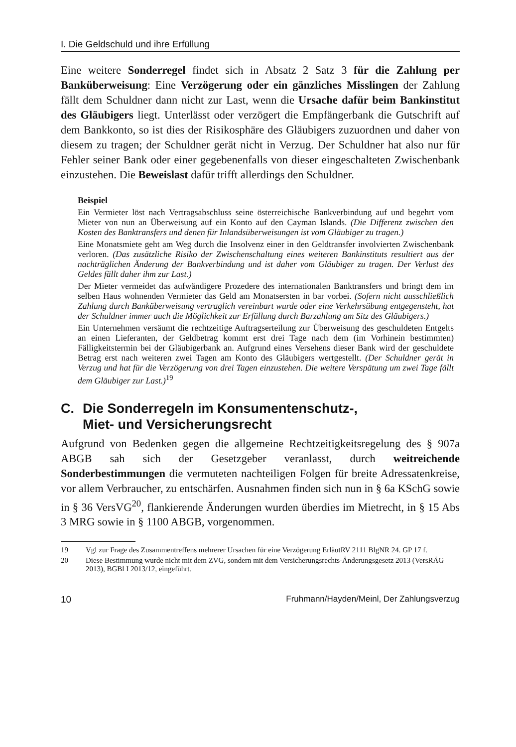I. Die Geldschuld und ihre Erfüllung
Eine weitere Sonderregel findet sich in Absatz 2 Satz 3 für die Zahlung per Banküberweisung: Eine Verzögerung oder ein gänzliches Misslingen der Zahlung fällt dem Schuldner dann nicht zur Last, wenn die Ursache dafür beim Bankinstitut des Gläubigers liegt. Unterlässt oder verzögert die Empfängerbank die Gutschrift auf dem Bankkonto, so ist dies der Risikosphäre des Gläubigers zuzuordnen und daher von diesem zu tragen; der Schuldner gerät nicht in Verzug. Der Schuldner hat also nur für Fehler seiner Bank oder einer gegebenenfalls von dieser eingeschalteten Zwischenbank einzustehen. Die Beweislast dafür trifft allerdings den Schuldner.
Beispiel
Ein Vermieter löst nach Vertragsabschluss seine österreichische Bankverbindung auf und begehrt vom Mieter von nun an Überweisung auf ein Konto auf den Cayman Islands. (Die Differenz zwischen den Kosten des Banktransfers und denen für Inlandsüberweisungen ist vom Gläubiger zu tragen.)
Eine Monatsmiete geht am Weg durch die Insolvenz einer in den Geldtransfer involvierten Zwischenbank verloren. (Das zusätzliche Risiko der Zwischenschaltung eines weiteren Bankinstituts resultiert aus der nachträglichen Änderung der Bankverbindung und ist daher vom Gläubiger zu tragen. Der Verlust des Geldes fällt daher ihm zur Last.)
Der Mieter vermeidet das aufwändigere Prozedere des internationalen Banktransfers und bringt dem im selben Haus wohnenden Vermieter das Geld am Monatsersten in bar vorbei. (Sofern nicht ausschließlich Zahlung durch Banküberweisung vertraglich vereinbart wurde oder eine Verkehrsübung entgegensteht, hat der Schuldner immer auch die Möglichkeit zur Erfüllung durch Barzahlung am Sitz des Gläubigers.)
Ein Unternehmen versäumt die rechtzeitige Auftragserteilung zur Überweisung des geschuldeten Entgelts an einen Lieferanten, der Geldbetrag kommt erst drei Tage nach dem (im Vorhinein bestimmten) Fälligkeitstermin bei der Gläubigerbank an. Aufgrund eines Versehens dieser Bank wird der geschuldete Betrag erst nach weiteren zwei Tagen am Konto des Gläubigers wertgestellt. (Der Schuldner gerät in Verzug und hat für die Verzögerung von drei Tagen einzustehen. Die weitere Verspätung um zwei Tage fällt dem Gläubiger zur Last.)<sup>19</sup>
C. Die Sonderregeln im Konsumentenschutz-,
Miet- und Versicherungsrecht
Aufgrund von Bedenken gegen die allgemeine Rechtzeitigkeitsregelung des § 907a ABGB sah sich der Gesetzgeber veranlasst, durch weitreichende Sonderbestimmungen die vermuteten nachteiligen Folgen für breite Adressatenkreise, vor allem Verbraucher, zu entschärfen. Ausnahmen finden sich nun in § 6a KSchG sowie in § 36 VersVG<sup>20</sup>, flankierende Änderungen wurden überdies im Mietrecht, in § 15 Abs 3 MRG sowie in § 1100 ABGB, vorgenommen.
19 Vgl zur Frage des Zusammentreffens mehrerer Ursachen für eine Verzögerung ErläutRV 2111 BlgNR 24. GP 17 f.
20 Diese Bestimmung wurde nicht mit dem ZVG, sondern mit dem Versicherungsrechts-Änderungsgesetz 2013 (VersRÄG 2013), BGBl I 2013/12, eingeführt.
10 Fruhmann/Hayden/Meinl, Der Zahlungsverzug